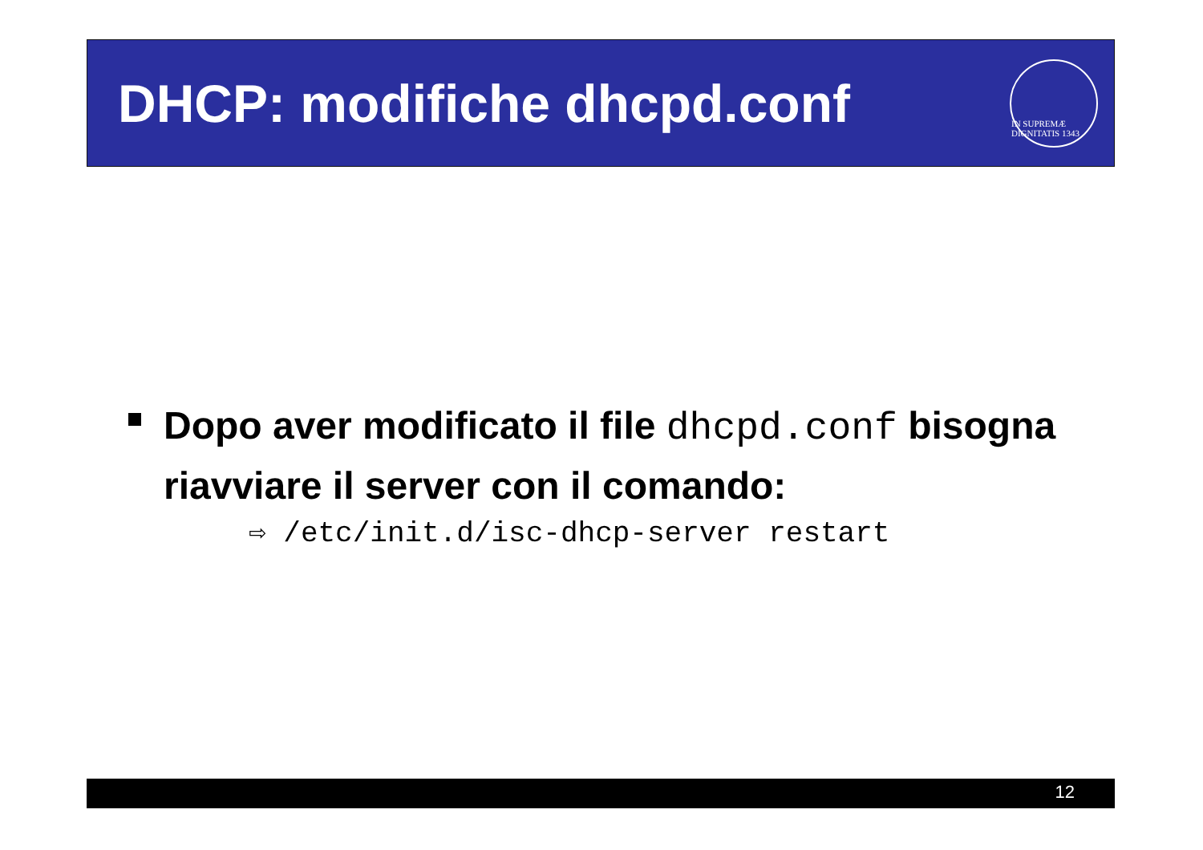DHCP: modifiche dhcpd.conf
IN SUPREMÆ DIGNITATIS 1343
Dopo aver modificato il file dhcpd.conf bisogna riavviare il server con il comando:
⇨ /etc/init.d/isc-dhcp-server restart
12